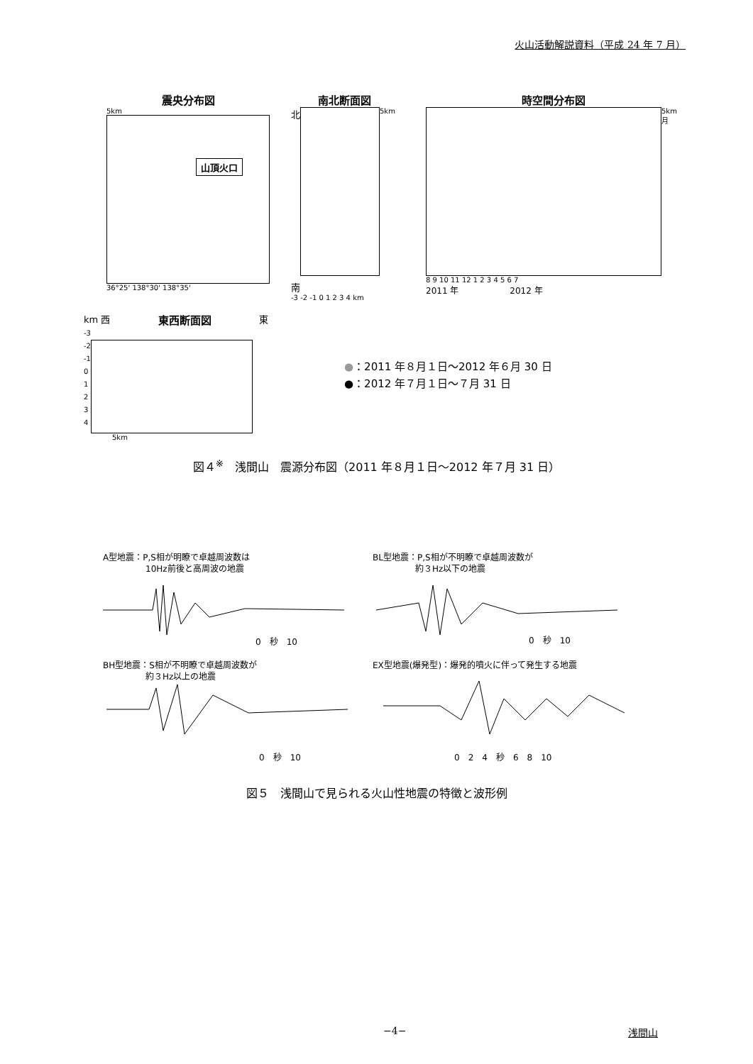火山活動解説資料（平成 24 年 7 月）
震央分布図
5km
山頂火口
36°25' 138°30' 138°35'
南北断面図
北
南
5km
-3 -2 -1 0 1 2 3 4 km
時空間分布図
5km
月
8 9 10 11 12 1 2 3 4 5 6 7
2011 年　　　　　　2012 年
km 西 東西断面図 東
-3
-2
-1
0
1
2
3
4
5km
●：2011 年８月１日～2012 年６月 30 日
●：2012 年７月１日～７月 31 日
図４<sup>※</sup>　浅間山　震源分布図（2011 年８月１日～2012 年７月 31 日）
A型地震：P,S相が明瞭で卓越周波数は
　　　　　10Hz前後と高周波の地震
BL型地震：P,S相が不明瞭で卓越周波数が
　　　　　約３Hz以下の地震
0　秒　10 0　秒　10
BH型地震：S相が不明瞭で卓越周波数が
　　　　　約３Hz以上の地震
EX型地震(爆発型)：爆発的噴火に伴って発生する地震
0　秒　10 0　2　4　秒　6　8　10
図５　浅間山で見られる火山性地震の特徴と波形例
−4− 浅間山